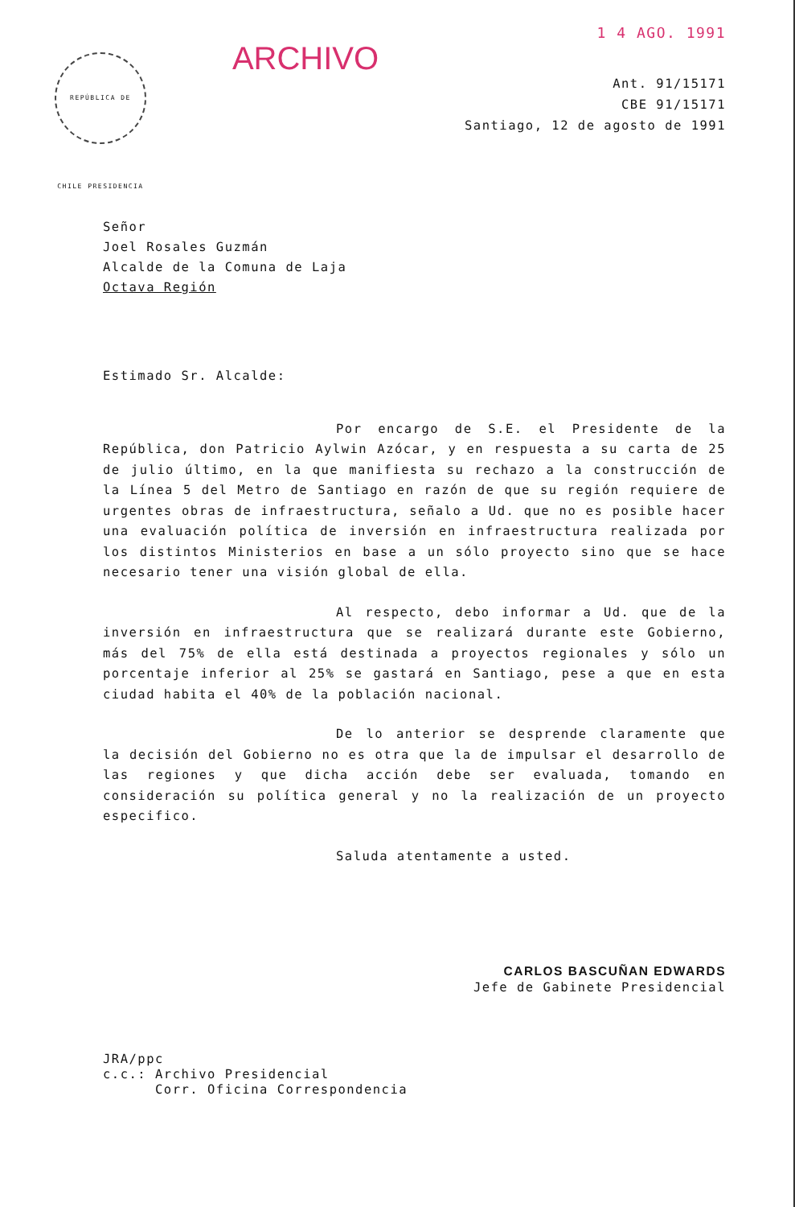REPÚBLICA DE CHILE PRESIDENCIA
ARCHIVO
1 4 AGO. 1991
Ant. 91/15171
CBE 91/15171
Santiago, 12 de agosto de 1991
Señor
Joel Rosales Guzmán
Alcalde de la Comuna de Laja
Octava Región
Estimado Sr. Alcalde:
Por encargo de S.E. el Presidente de la República, don Patricio Aylwin Azócar, y en respuesta a su carta de 25 de julio último, en la que manifiesta su rechazo a la construcción de la Línea 5 del Metro de Santiago en razón de que su región requiere de urgentes obras de infraestructura, señalo a Ud. que no es posible hacer una evaluación política de inversión en infraestructura realizada por los distintos Ministerios en base a un sólo proyecto sino que se hace necesario tener una visión global de ella.
Al respecto, debo informar a Ud. que de la inversión en infraestructura que se realizará durante este Gobierno, más del 75% de ella está destinada a proyectos regionales y sólo un porcentaje inferior al 25% se gastará en Santiago, pese a que en esta ciudad habita el 40% de la población nacional.
De lo anterior se desprende claramente que la decisión del Gobierno no es otra que la de impulsar el desarrollo de las regiones y que dicha acción debe ser evaluada, tomando en consideración su política general y no la realización de un proyecto especifico.
Saluda atentamente a usted.
CARLOS BASCUÑAN EDWARDS
Jefe de Gabinete Presidencial
JRA/ppc
c.c.: Archivo Presidencial
Corr. Oficina Correspondencia